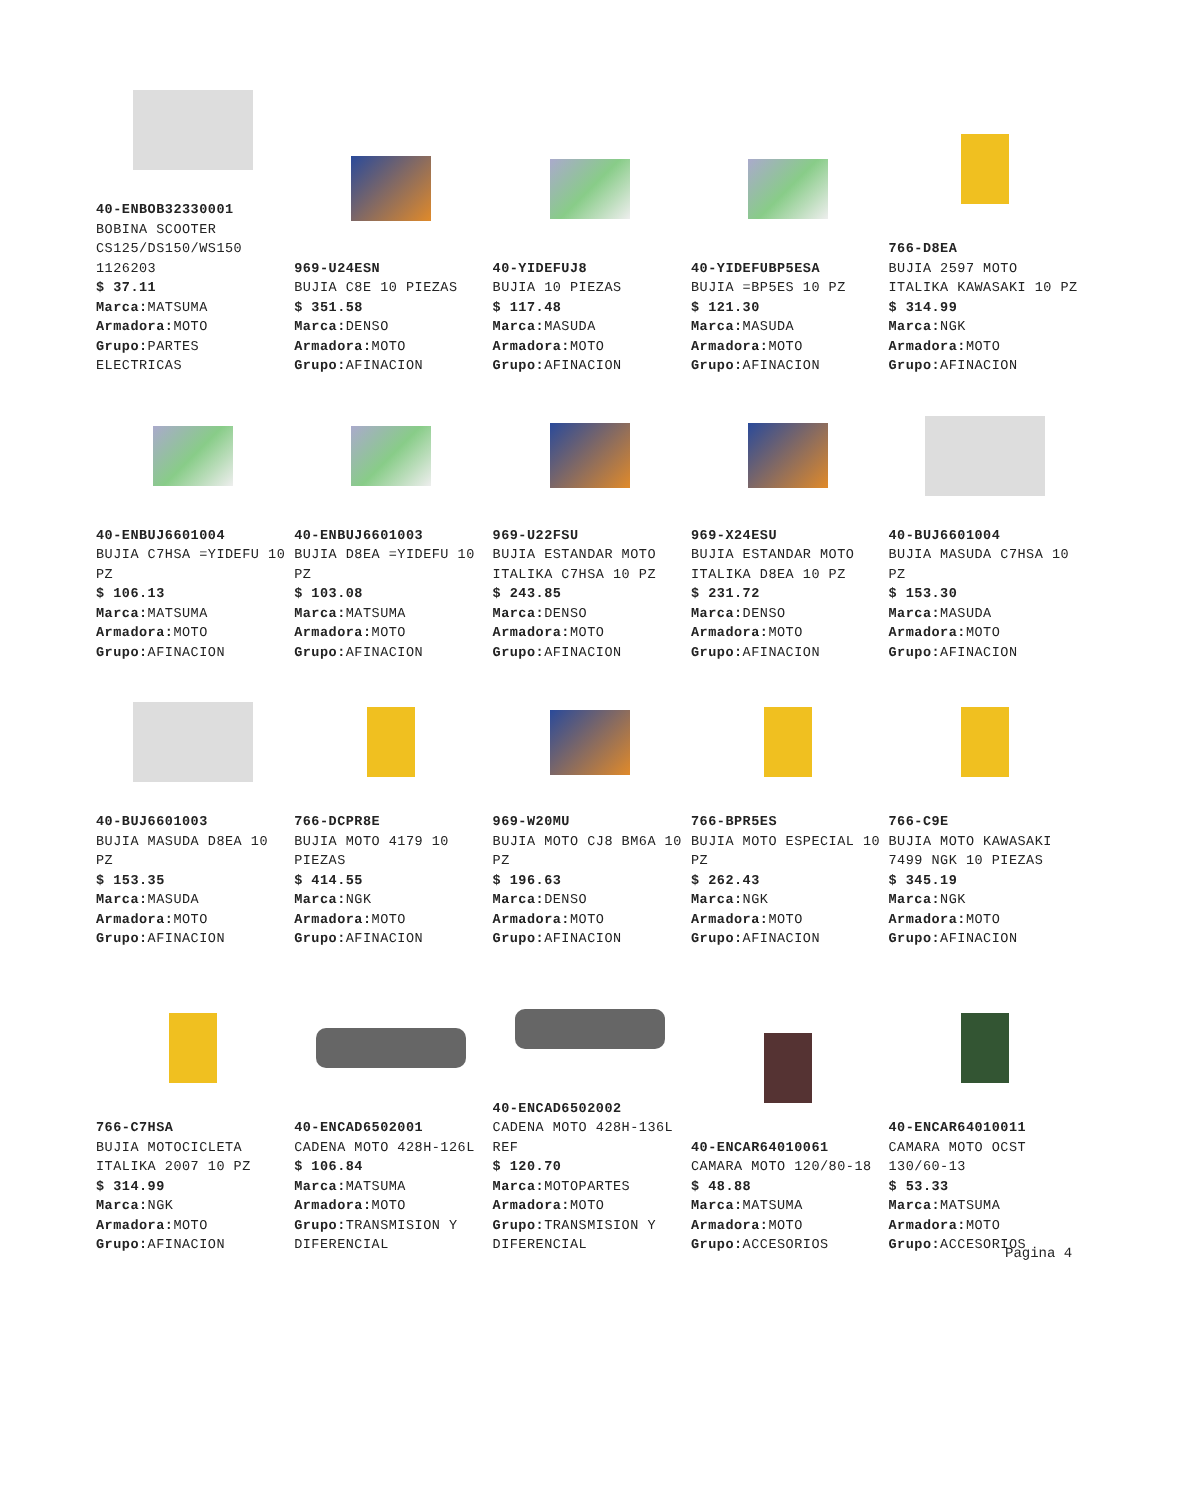| 40-ENBOB32330001 BOBINA SCOOTER CS125/DS150/WS150 1126203 $ 37.11 Marca: MATSUMA Armadora: MOTO Grupo: PARTES ELECTRICAS | 969-U24ESN BUJIA C8E 10 PIEZAS $ 351.58 Marca: DENSO Armadora: MOTO Grupo: AFINACION | 40-YIDEFUJ8 BUJIA 10 PIEZAS $ 117.48 Marca: MASUDA Armadora: MOTO Grupo: AFINACION | 40-YIDEFUBP5ESA BUJIA =BP5ES 10 PZ $ 121.30 Marca: MASUDA Armadora: MOTO Grupo: AFINACION | 766-D8EA BUJIA 2597 MOTO ITALIKA KAWASAKI 10 PZ $ 314.99 Marca: NGK Armadora: MOTO Grupo: AFINACION |
| 40-ENBUJ6601004 BUJIA C7HSA =YIDEFU 10 PZ $ 106.13 Marca: MATSUMA Armadora: MOTO Grupo: AFINACION | 40-ENBUJ6601003 BUJIA D8EA =YIDEFU 10 PZ $ 103.08 Marca: MATSUMA Armadora: MOTO Grupo: AFINACION | 969-U22FSU BUJIA ESTANDAR MOTO ITALIKA C7HSA 10 PZ $ 243.85 Marca: DENSO Armadora: MOTO Grupo: AFINACION | 969-X24ESU BUJIA ESTANDAR MOTO ITALIKA D8EA 10 PZ $ 231.72 Marca: DENSO Armadora: MOTO Grupo: AFINACION | 40-BUJ6601004 BUJIA MASUDA C7HSA 10 PZ $ 153.30 Marca: MASUDA Armadora: MOTO Grupo: AFINACION |
| 40-BUJ6601003 BUJIA MASUDA D8EA 10 PZ $ 153.35 Marca: MASUDA Armadora: MOTO Grupo: AFINACION | 766-DCPR8E BUJIA MOTO 4179 10 PIEZAS $ 414.55 Marca: NGK Armadora: MOTO Grupo: AFINACION | 969-W20MU BUJIA MOTO CJ8 BM6A 10 PZ $ 196.63 Marca: DENSO Armadora: MOTO Grupo: AFINACION | 766-BPR5ES BUJIA MOTO ESPECIAL 10 PZ $ 262.43 Marca: NGK Armadora: MOTO Grupo: AFINACION | 766-C9E BUJIA MOTO KAWASAKI 7499 NGK 10 PIEZAS $ 345.19 Marca: NGK Armadora: MOTO Grupo: AFINACION |
| 766-C7HSA BUJIA MOTOCICLETA ITALIKA 2007 10 PZ $ 314.99 Marca: NGK Armadora: MOTO Grupo: AFINACION | 40-ENCAD6502001 CADENA MOTO 428H-126L $ 106.84 Marca: MATSUMA Armadora: MOTO Grupo: TRANSMISION Y DIFERENCIAL | 40-ENCAD6502002 CADENA MOTO 428H-136L REF $ 120.70 Marca: MOTOPARTES Armadora: MOTO Grupo: TRANSMISION Y DIFERENCIAL | 40-ENCAR64010061 CAMARA MOTO 120/80-18 $ 48.88 Marca: MATSUMA Armadora: MOTO Grupo: ACCESORIOS | 40-ENCAR64010011 CAMARA MOTO OCST 130/60-13 $ 53.33 Marca: MATSUMA Armadora: MOTO Grupo: ACCESORIOS |
Pagina 4